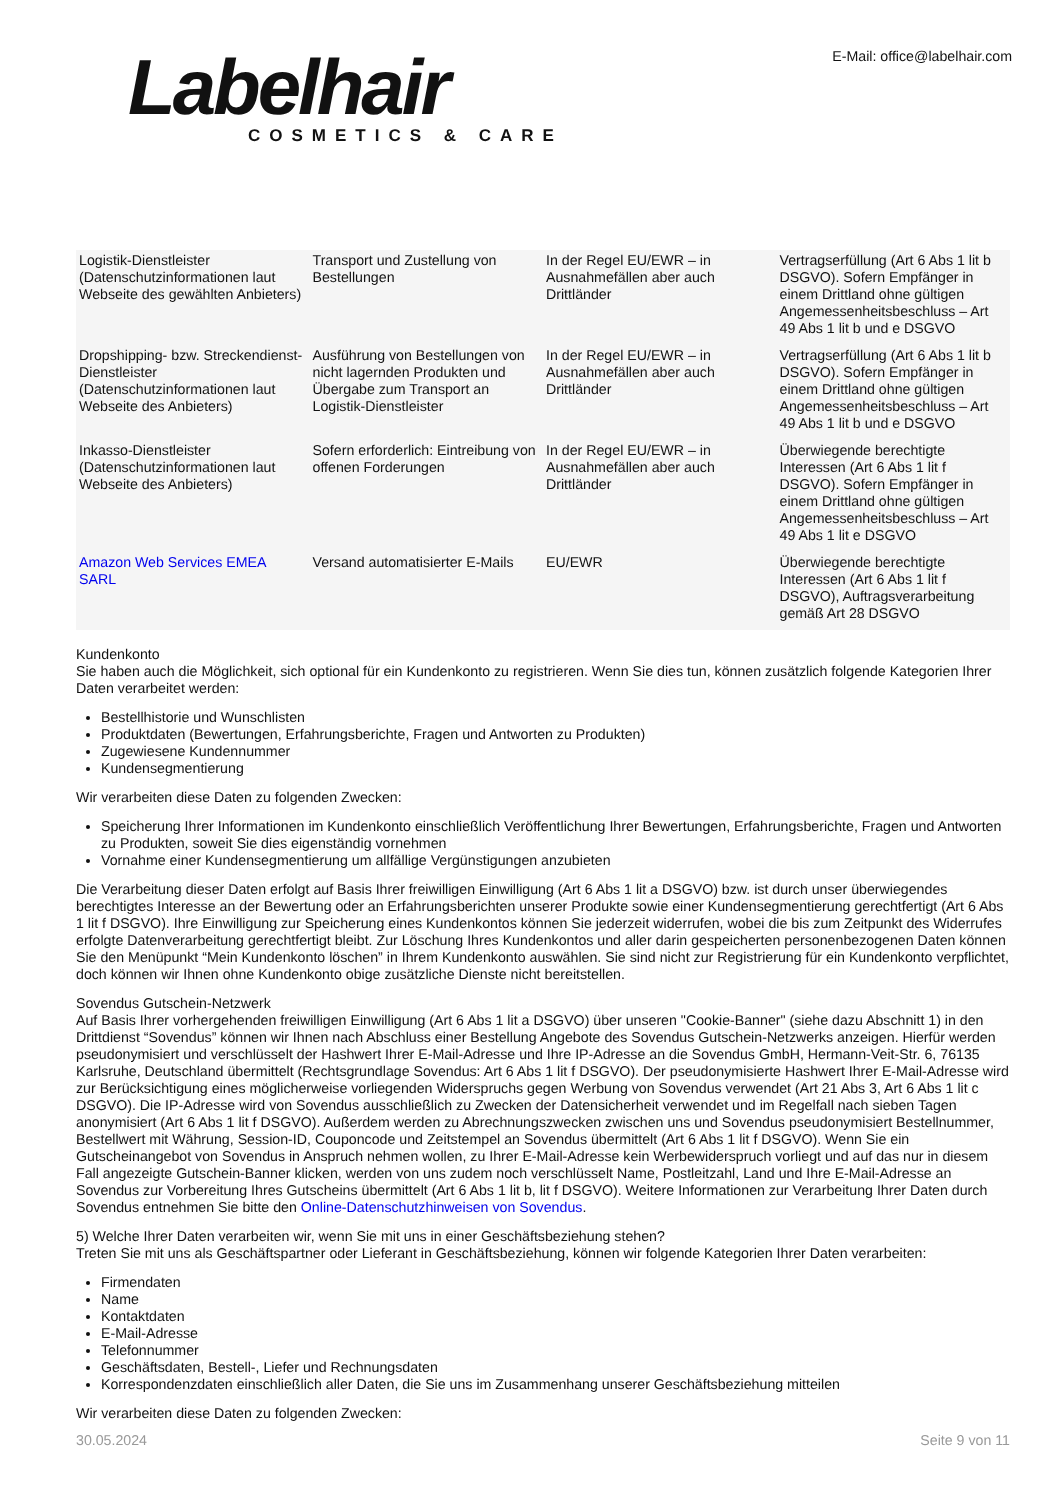Labelhair
COSMETICS & CARE
E-Mail: office@labelhair.com
| Logistik-Dienstleister (Datenschutzinformationen laut Webseite des gewählten Anbieters) | Transport und Zustellung von Bestellungen | In der Regel EU/EWR – in Ausnahmefällen aber auch Drittländer | Vertragserfüllung (Art 6 Abs 1 lit b DSGVO). Sofern Empfänger in einem Drittland ohne gültigen Angemessenheitsbeschluss – Art 49 Abs 1 lit b und e DSGVO |
| Dropshipping- bzw. Streckendienst-Dienstleister (Datenschutzinformationen laut Webseite des Anbieters) | Ausführung von Bestellungen von nicht lagernden Produkten und Übergabe zum Transport an Logistik-Dienstleister | In der Regel EU/EWR – in Ausnahmefällen aber auch Drittländer | Vertragserfüllung (Art 6 Abs 1 lit b DSGVO). Sofern Empfänger in einem Drittland ohne gültigen Angemessenheitsbeschluss – Art 49 Abs 1 lit b und e DSGVO |
| Inkasso-Dienstleister (Datenschutzinformationen laut Webseite des Anbieters) | Sofern erforderlich: Eintreibung von offenen Forderungen | In der Regel EU/EWR – in Ausnahmefällen aber auch Drittländer | Überwiegende berechtigte Interessen (Art 6 Abs 1 lit f DSGVO). Sofern Empfänger in einem Drittland ohne gültigen Angemessenheitsbeschluss – Art 49 Abs 1 lit e DSGVO |
| Amazon Web Services EMEA SARL | Versand automatisierter E-Mails | EU/EWR | Überwiegende berechtigte Interessen (Art 6 Abs 1 lit f DSGVO), Auftragsverarbeitung gemäß Art 28 DSGVO |
Kundenkonto
Sie haben auch die Möglichkeit, sich optional für ein Kundenkonto zu registrieren. Wenn Sie dies tun, können zusätzlich folgende Kategorien Ihrer Daten verarbeitet werden:
Bestellhistorie und Wunschlisten
Produktdaten (Bewertungen, Erfahrungsberichte, Fragen und Antworten zu Produkten)
Zugewiesene Kundennummer
Kundensegmentierung
Wir verarbeiten diese Daten zu folgenden Zwecken:
Speicherung Ihrer Informationen im Kundenkonto einschließlich Veröffentlichung Ihrer Bewertungen, Erfahrungsberichte, Fragen und Antworten zu Produkten, soweit Sie dies eigenständig vornehmen
Vornahme einer Kundensegmentierung um allfällige Vergünstigungen anzubieten
Die Verarbeitung dieser Daten erfolgt auf Basis Ihrer freiwilligen Einwilligung (Art 6 Abs 1 lit a DSGVO) bzw. ist durch unser überwiegendes berechtigtes Interesse an der Bewertung oder an Erfahrungsberichten unserer Produkte sowie einer Kundensegmentierung gerechtfertigt (Art 6 Abs 1 lit f DSGVO). Ihre Einwilligung zur Speicherung eines Kundenkontos können Sie jederzeit widerrufen, wobei die bis zum Zeitpunkt des Widerrufes erfolgte Datenverarbeitung gerechtfertigt bleibt. Zur Löschung Ihres Kundenkontos und aller darin gespeicherten personenbezogenen Daten können Sie den Menüpunkt “Mein Kundenkonto löschen” in Ihrem Kundenkonto auswählen. Sie sind nicht zur Registrierung für ein Kundenkonto verpflichtet, doch können wir Ihnen ohne Kundenkonto obige zusätzliche Dienste nicht bereitstellen.
Sovendus Gutschein-Netzwerk
Auf Basis Ihrer vorhergehenden freiwilligen Einwilligung (Art 6 Abs 1 lit a DSGVO) über unseren "Cookie-Banner" (siehe dazu Abschnitt 1) in den Drittdienst “Sovendus” können wir Ihnen nach Abschluss einer Bestellung Angebote des Sovendus Gutschein-Netzwerks anzeigen. Hierfür werden pseudonymisiert und verschlüsselt der Hashwert Ihrer E-Mail-Adresse und Ihre IP-Adresse an die Sovendus GmbH, Hermann-Veit-Str. 6, 76135 Karlsruhe, Deutschland übermittelt (Rechtsgrundlage Sovendus: Art 6 Abs 1 lit f DSGVO). Der pseudonymisierte Hashwert Ihrer E-Mail-Adresse wird zur Berücksichtigung eines möglicherweise vorliegenden Widerspruchs gegen Werbung von Sovendus verwendet (Art 21 Abs 3, Art 6 Abs 1 lit c DSGVO). Die IP-Adresse wird von Sovendus ausschließlich zu Zwecken der Datensicherheit verwendet und im Regelfall nach sieben Tagen anonymisiert (Art 6 Abs 1 lit f DSGVO). Außerdem werden zu Abrechnungszwecken zwischen uns und Sovendus pseudonymisiert Bestellnummer, Bestellwert mit Währung, Session-ID, Couponcode und Zeitstempel an Sovendus übermittelt (Art 6 Abs 1 lit f DSGVO). Wenn Sie ein Gutscheinangebot von Sovendus in Anspruch nehmen wollen, zu Ihrer E-Mail-Adresse kein Werbewiderspruch vorliegt und auf das nur in diesem Fall angezeigte Gutschein-Banner klicken, werden von uns zudem noch verschlüsselt Name, Postleitzahl, Land und Ihre E-Mail-Adresse an Sovendus zur Vorbereitung Ihres Gutscheins übermittelt (Art 6 Abs 1 lit b, lit f DSGVO). Weitere Informationen zur Verarbeitung Ihrer Daten durch Sovendus entnehmen Sie bitte den Online-Datenschutzhinweisen von Sovendus.
5) Welche Ihrer Daten verarbeiten wir, wenn Sie mit uns in einer Geschäftsbeziehung stehen?
Treten Sie mit uns als Geschäftspartner oder Lieferant in Geschäftsbeziehung, können wir folgende Kategorien Ihrer Daten verarbeiten:
Firmendaten
Name
Kontaktdaten
E-Mail-Adresse
Telefonnummer
Geschäftsdaten, Bestell-, Liefer und Rechnungsdaten
Korrespondenzdaten einschließlich aller Daten, die Sie uns im Zusammenhang unserer Geschäftsbeziehung mitteilen
Wir verarbeiten diese Daten zu folgenden Zwecken:
30.05.2024 Seite 9 von 11